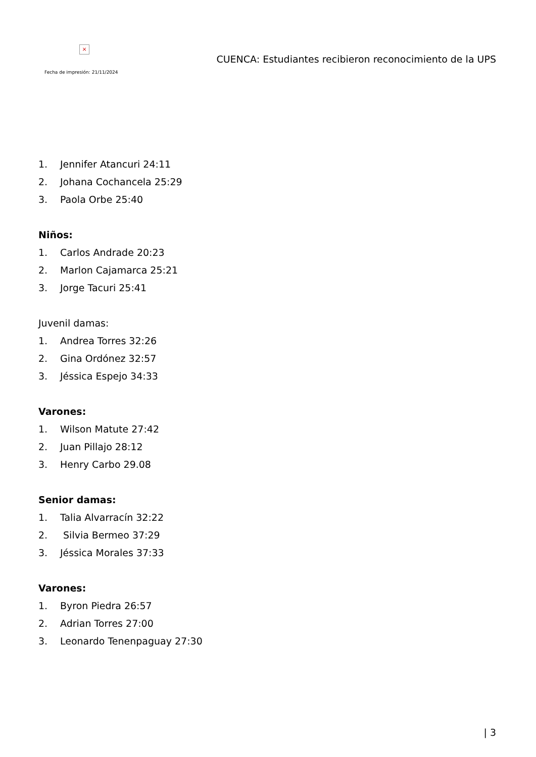×
Fecha de impresión: 21/11/2024
CUENCA: Estudiantes recibieron reconocimiento de la UPS
1. Jennifer Atancuri 24:11
2. Johana Cochancela 25:29
3. Paola Orbe 25:40
Niños:
1. Carlos Andrade 20:23
2. Marlon Cajamarca 25:21
3. Jorge Tacuri 25:41
Juvenil damas:
1. Andrea Torres 32:26
2. Gina Ordónez 32:57
3. Jéssica Espejo 34:33
Varones:
1. Wilson Matute 27:42
2. Juan Pillajo 28:12
3. Henry Carbo 29.08
Senior damas:
1. Talia Alvarracín 32:22
2. Silvia Bermeo 37:29
3. Jéssica Morales 37:33
Varones:
1. Byron Piedra 26:57
2. Adrian Torres 27:00
3. Leonardo Tenenpaguay 27:30
| 3